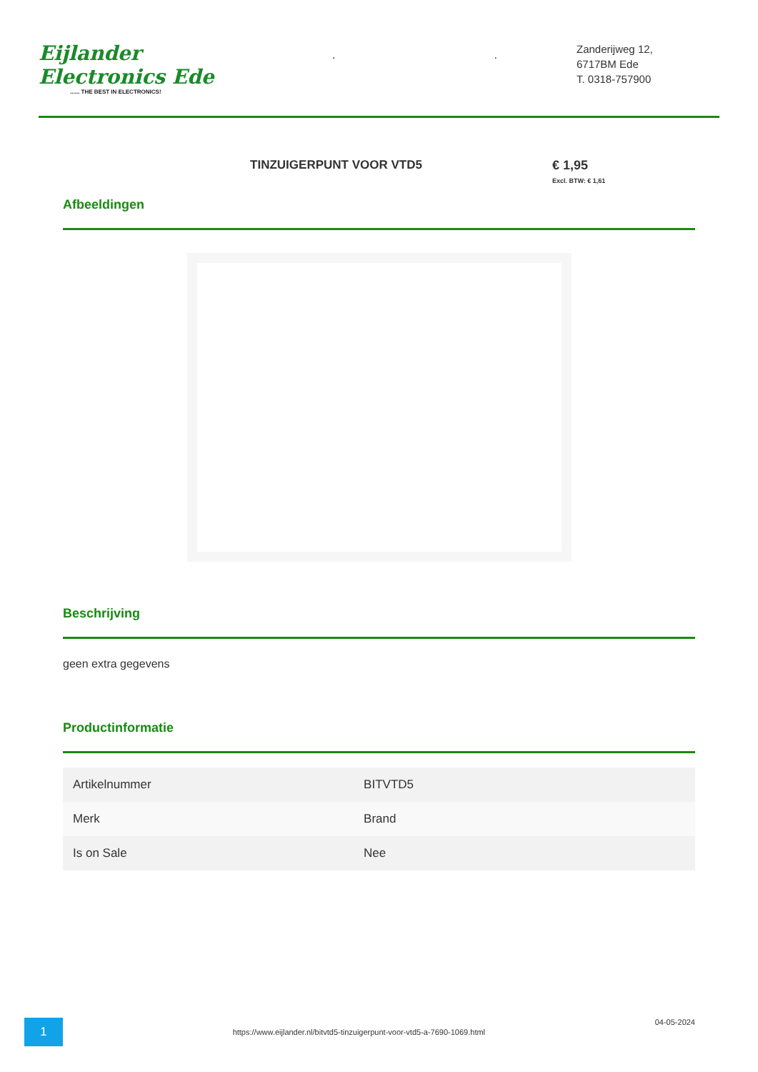Eijlander Electronics Ede...... THE BEST IN ELECTRONICS!
. .
Zanderijweg 12,
6717BM Ede
T. 0318-757900
TINZUIGERPUNT VOOR VTD5 € 1,95
Excl. BTW: € 1,61
Afbeeldingen
Beschrijving
geen extra gegevens
Productinformatie
| Artikelnummer | BITVTD5 |
| Merk | Brand |
| Is on Sale | Nee |
1
https://www.eijlander.nl/bitvtd5-tinzuigerpunt-voor-vtd5-a-7690-1069.html
04-05-2024